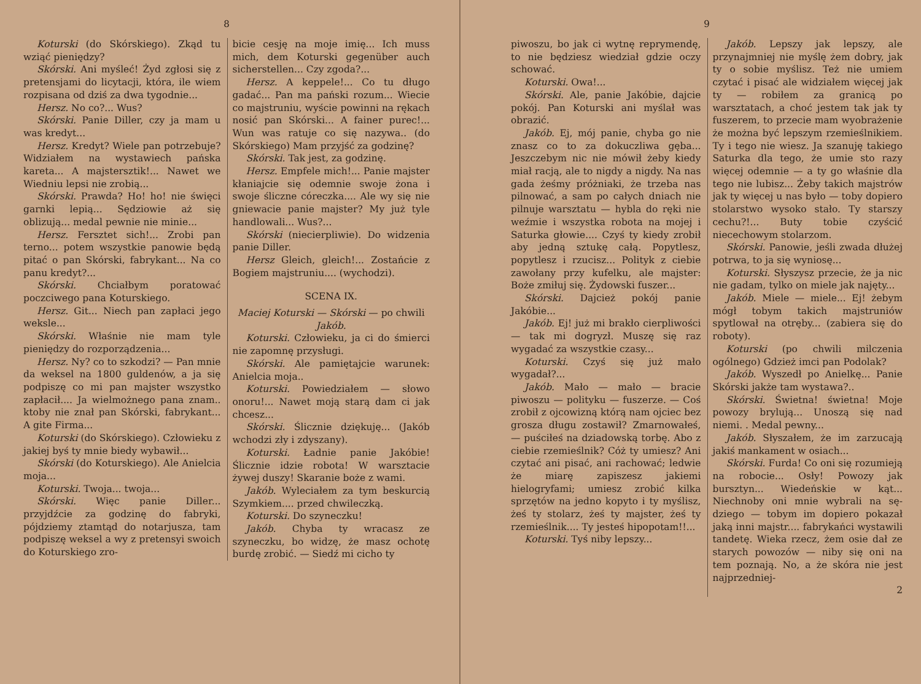8
Koturski (do Skórskiego). Zkąd tu wziąć pieniędzy?
Skórski. Ani myśleć! Żyd zgłosi się z pretensjami do licytacji, któ­ra, ile wiem rozpisana od dziś za dwa tygodnie...
Hersz. No co?... Wus?
Skórski. Panie Diller, czy ja mam u was kredyt...
Hersz. Kredyt? Wiele pan po­trzebuje? Widziałem na wystawiech pańska kareta... A majstersztik!... Nawet we Wiedniu lepsi nie zrobią...
Skórski. Prawda? Ho! ho! nie święci garnki lepią... Sędziowie aż się oblizują... medal pewnie nie minie...
Hersz. Fersztet sich!... Zrobi pan terno... potem wszystkie pa­nowie będą pitać o pan Skórski, fabrykant... Na co panu kredyt?...
Skórski. Chciałbym poratować poczciwego pana Koturskiego.
Hersz. Git... Niech pan zapłaci jego weksle...
Skórski. Właśnie nie mam tyle pieniędzy do rozporządzenia...
Hersz. Ny? co to szkodzi? — Pan mnie da weksel na 1800 gul­denów, a ja się podpiszę co mi pan majster wszystko zapłacił.... Ja wielmożnego pana znam.. ktoby nie znał pan Skórski, fabrykant... A gite Firma...
Koturski (do Skórskiego). Czło­wieku z jakiej byś ty mnie biedy wybawił...
Skórski (do Koturskiego). Ale Anielcia moja...
Koturski. Twoja... twoja...
Skórski. Więc panie Diller... przyjdźcie za godzinę do fabryki, pójdziemy ztamtąd do notarjusza, tam podpiszę weksel a wy z pre­tensyi swoich do Koturskiego zro-
bicie cesję na moje imię... Ich muss mich, dem Koturski gegenüber auch sicherstellen... Czy zgoda?...
Hersz. A keppele!... Co tu długo gadać... Pan ma pański rozum... Wiecie co majstruniu, wyście po­winni na rękach nosić pan Skórski... A fainer purec!... Wun was ratuje co się nazywa.. (do Skórskiego) Mam przyjść za godzinę?
Skórski. Tak jest, za godzinę.
Hersz. Empfele mich!... Panie majster kłaniajcie się odemnie swoje żona i swoje śliczne córeczka.... Ale wy się nie gniewacie panie majster? My już tyle handlowali... Wus?...
Skórski (niecierpliwie). Do wi­dzenia panie Diller.
Hersz Gleich, gleich!... Zostań­cie z Bogiem majstruniu.... (wy­chodzi).
SCENA IX.
Maciej Koturski — Skórski — po chwili Jakób.
Koturski. Człowieku, ja ci do śmierci nie zapomnę przysługi.
Skórski. Ale pamiętajcie waru­nek: Anielcia moja..
Koturski. Powiedziałem — słowo onoru!... Nawet moją starą dam ci jak chcesz...
Skórski. Ślicznie dziękuję... (Jakób wchodzi zły i zdyszany).
Koturski. Ładnie panie Jakóbie! Ślicznie idzie robota! W warsztacie żywej duszy! Skaranie boże z wami.
Jakób. Wyleciałem za tym bes­kurcią Szymkiem.... przed chwi­leczką.
Koturski. Do szyneczku!
Jakób. Chyba ty wracasz ze szyneczku, bo widzę, że masz ochotę burdę zrobić. — Siedź mi cicho ty
9
piwoszu, bo jak ci wytnę repry­mendę, to nie będziesz wiedział gdzie oczy schować.
Koturski. Owa!...
Skórski. Ale, panie Jakóbie, dajcie pokój. Pan Koturski ani my­ślał was obrazić.
Jakób. Ej, mój panie, chyba go nie znasz co to za dokuczliwa gę­ba... Jeszczebym nic nie mówił żeby kiedy miał racją, ale to nigdy a nigdy. Na nas gada żeśmy pró­żniaki, że trzeba nas pilnować, a sam po całych dniach nie pilnuje warsztatu — hybla do ręki nie we­źmie i wszystka robota na mojej i Saturka głowie.... Czyś ty kiedy zrobił aby jedną sztukę całą. Po­pytlesz, popytlesz i rzucisz... Poli­tyk z ciebie zawołany przy kufelku, ale majster: Boże zmiłuj się. Ży­dowski fuszer...
Skórski. Dajcież pokój panie Jakóbie...
Jakób. Ej! już mi brakło cier­pliwości — tak mi dogryzł. Muszę się raz wygadać za wszystkie czasy...
Koturski. Czyś się już mało wygadał?...
Jakób. Mało — mało — bracie piwoszu — polityku — fuszerze. — Coś zrobił z ojcowizną którą nam ojciec bez grosza długu zostawił? Zmarnowałeś, — puściłeś na dzia­dowską torbę. Abo z ciebie rze­mieślnik? Cóż ty umiesz? Ani czytać ani pisać, ani rachować; ledwie że miarę zapiszesz jakiemi hielogryfami; umiesz zrobić kilka sprzętów na jedno kopyto i ty my­ślisz, żeś ty stolarz, żeś ty majster, żeś ty rzemieślnik.... Ty jesteś hipopotam!!...
Koturski. Tyś niby lepszy...
Jakób. Lepszy jak lepszy, ale przynajmniej nie myślę żem dobry, jak ty o sobie myślisz. Też nie umiem czytać i pisać ale widziałem więcej jak ty — robiłem za granicą po warsztatach, a choć jestem tak jak ty fuszerem, to przecie mam wyobrażenie że można być lepszym rzemieślnikiem. Ty i tego nie wiesz. Ja szanuję takiego Saturka dla tego, że umie sto razy więcej ode­mnie — a ty go właśnie dla tego nie lubisz... Żeby takich majstrów jak ty więcej u nas było — toby dopiero stolarstwo wysoko stało. Ty starszy cechu?!... Buty tobie czyścić niecechowym stolarzom.
Skórski. Panowie, jeśli zwada dłużej potrwa, to ja się wyniosę...
Koturski. Słyszysz przecie, że ja nic nie gadam, tylko on miele jak najęty...
Jakób. Miele — miele... Ej! że­bym mógł tobym takich majstru­niów spytlował na otręby... (zabiera się do roboty).
Koturski (po chwili milczenia ogólnego) Gdzież imci pan Podolak?
Jakób. Wyszedł po Anielkę... Panie Skórski jakże tam wystawa?..
Skórski. Świetna! świetna! Moje powozy brylują... Unoszą się nad niemi. . Medal pewny...
Jakób. Słyszałem, że im zarzu­cają jakiś mankament w osiach...
Skórski. Furda! Co oni się ro­zumieją na robocie... Osły! Powozy jak bursztyn... Wiedeńskie w kąt... Niechnoby oni mnie wybrali na sę­dziego — tobym im dopiero pokazał jaką inni majstr.... fabrykańci wy­stawili tandetę. Wieka rzecz, żem osie dał ze starych powozów — niby się oni na tem poznają. No, a że skóra nie jest najprzedniej-
2